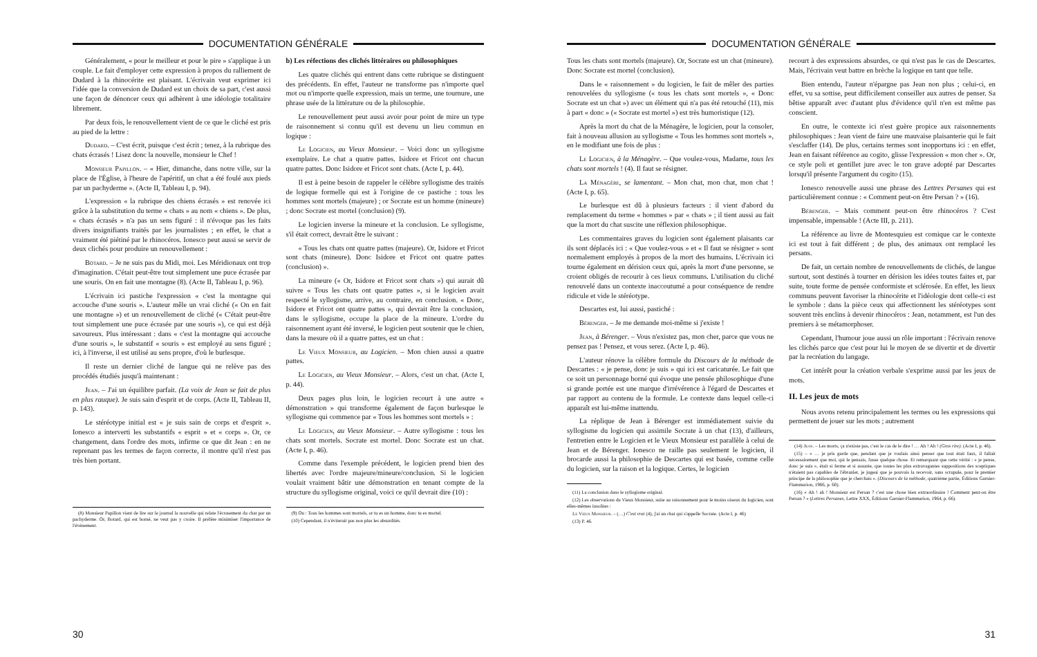DOCUMENTATION GÉNÉRALE
Généralement, « pour le meilleur et pour le pire » s'applique à un couple. Le fait d'employer cette expression à propos du ralliement de Dudard à la rhinocérite est plaisant. L'écrivain veut exprimer ici l'idée que la conversion de Dudard est un choix de sa part, c'est aussi une façon de dénoncer ceux qui adhèrent à une idéologie totalitaire librement.
Par deux fois, le renouvellement vient de ce que le cliché est pris au pied de la lettre :
Dudard. – C'est écrit, puisque c'est écrit ; tenez, à la rubrique des chats écrasés ! Lisez donc la nouvelle, monsieur le Chef !
Monsieur Papillon. – « Hier, dimanche, dans notre ville, sur la place de l'Église, à l'heure de l'apéritif, un chat a été foulé aux pieds par un pachyderme ». (Acte II, Tableau I, p. 94).
L'expression « la rubrique des chiens écrasés » est renovée ici grâce à la substitution du terme « chats » au nom « chiens ». De plus, « chats écrasés » n'a pas un sens figuré : il n'évoque pas les faits divers insignifiants traités par les journalistes ; en effet, le chat a vraiment été piétiné par le rhinocéros. Ionesco peut aussi se servir de deux clichés pour produire un renouvellement :
Botard. – Je ne suis pas du Midi, moi. Les Méridionaux ont trop d'imagination. C'était peut-être tout simplement une puce écrasée par une souris. On en fait une montagne (8). (Acte II, Tableau I, p. 96).
L'écrivain ici pastiche l'expression « c'est la montagne qui accouche d'une souris ». L'auteur mêle un vrai cliché (« On en fait une montagne ») et un renouvellement de cliché (« C'était peut-être tout simplement une puce écrasée par une souris »), ce qui est déjà savoureux. Plus intéressant : dans « c'est la montagne qui accouche d'une souris », le substantif « souris » est employé au sens figuré ; ici, à l'inverse, il est utilisé au sens propre, d'où le burlesque.
Il reste un dernier cliché de langue qui ne relève pas des procédés étudiés jusqu'à maintenant :
Jean. – J'ai un équilibre parfait. (La voix de Jean se fait de plus en plus rauque). Je suis sain d'esprit et de corps. (Acte II, Tableau II, p. 143).
Le stéréotype initial est « je suis sain de corps et d'esprit ». Ionesco a interverti les substantifs « esprit » et « corps ». Or, ce changement, dans l'ordre des mots, infirme ce que dit Jean : en ne reprenant pas les termes de façon correcte, il montre qu'il n'est pas très bien portant.
(8) Monsieur Papillon vient de lire sur le journal la nouvelle qui relate l'écrasement du chat par un pachyderme. Or, Botard, qui est borné, ne veut pas y croire. Il préfère minimiser l'importance de l'événement.
b) Les réfections des clichés littéraires ou philosophiques
Les quatre clichés qui entrent dans cette rubrique se distinguent des précédents. En effet, l'auteur ne transforme pas n'importe quel mot ou n'importe quelle expression, mais un terme, une tournure, une phrase usée de la littérature ou de la philosophie.
Le renouvellement peut aussi avoir pour point de mire un type de raisonnement si connu qu'il est devenu un lieu commun en logique :
Le Logicien, au Vieux Monsieur. – Voici donc un syllogisme exemplaire. Le chat a quatre pattes. Isidore et Fricot ont chacun quatre pattes. Donc Isidore et Fricot sont chats. (Acte I, p. 44).
Il est à peine besoin de rappeler le célèbre syllogisme des traités de logique formelle qui est à l'origine de ce pastiche : tous les hommes sont mortels (majeure) ; or Socrate est un homme (mineure) ; donc Socrate est mortel (conclusion) (9).
Le logicien inverse la mineure et la conclusion. Le syllogisme, s'il était correct, devrait être le suivant :
« Tous les chats ont quatre pattes (majeure). Or, Isidore et Fricot sont chats (mineure). Donc Isidore et Fricot ont quatre pattes (conclusion) ».
La mineure (« Or, Isidore et Fricot sont chats ») qui aurait dû suivre « Tous les chats ont quatre pattes », si le logicien avait respecté le syllogisme, arrive, au contraire, en conclusion. « Donc, Isidore et Fricot ont quatre pattes », qui devrait être la conclusion, dans le syllogisme, occupe la place de la mineure. L'ordre du raisonnement ayant été inversé, le logicien peut soutenir que le chien, dans la mesure où il a quatre pattes, est un chat :
Le Vieux Monsieur, au Logicien. – Mon chien aussi a quatre pattes.
Le Logicien, au Vieux Monsieur. – Alors, c'est un chat. (Acte I, p. 44).
Deux pages plus loin, le logicien recourt à une autre « démonstration » qui transforme également de façon burlesque le syllogisme qui commence par « Tous les hommes sont mortels » :
Le Logicien, au Vieux Monsieur. – Autre syllogisme : tous les chats sont mortels. Socrate est mortel. Donc Socrate est un chat. (Acte I, p. 46).
Comme dans l'exemple précédent, le logicien prend bien des libertés avec l'ordre majeure/mineure/conclusion. Si le logicien voulait vraiment bâtir une démonstration en tenant compte de la structure du syllogisme original, voici ce qu'il devrait dire (10) :
(9) Ou : Tous les hommes sont mortels, or tu es un homme, donc tu es mortel.
(10) Cependant, il n'éviterait pas non plus les absurdités.
30
DOCUMENTATION GÉNÉRALE
Tous les chats sont mortels (majeure). Or, Socrate est un chat (mineure). Donc Socrate est mortel (conclusion).
Dans le « raisonnement » du logicien, le fait de mêler des parties renouvelées du syllogisme (« tous les chats sont mortels », « Donc Socrate est un chat ») avec un élément qui n'a pas été retouché (11), mis à part « donc » (« Socrate est mortel ») est très humoristique (12).
Après la mort du chat de la Ménagère, le logicien, pour la consoler, fait à nouveau allusion au syllogisme « Tous les hommes sont mortels », en le modifiant une fois de plus :
Le Logicien, à la Ménagère. – Que voulez-vous, Madame, tous les chats sont mortels ! (4). Il faut se résigner.
La Ménagère, se lamentant. – Mon chat, mon chat, mon chat ! (Acte I, p. 65).
Le burlesque est dû à plusieurs facteurs : il vient d'abord du remplacement du terme « hommes » par « chats » ; il tient aussi au fait que la mort du chat suscite une réflexion philosophique.
Les commentaires graves du logicien sont également plaisants car ils sont déplacés ici : « Que voulez-vous » et « Il faut se résigner » sont normalement employés à propos de la mort des humains. L'écrivain ici tourne également en dérision ceux qui, après la mort d'une personne, se croient obligés de recourir à ces lieux communs. L'utilisation du cliché renouvelé dans un contexte inaccoutumé a pour conséquence de rendre ridicule et vide le stéréotype.
Descartes est, lui aussi, pastiché :
Bérenger. – Je me demande moi-même si j'existe !
Jean, à Bérenger. – Vous n'existez pas, mon cher, parce que vous ne pensez pas ! Pensez, et vous serez. (Acte I, p. 46).
L'auteur rénove la célèbre formule du Discours de la méthode de Descartes : « je pense, donc je suis » qui ici est caricaturée. Le fait que ce soit un personnage borné qui évoque une pensée philosophique d'une si grande portée est une marque d'irrévérence à l'égard de Descartes et par rapport au contenu de la formule. Le contexte dans lequel celle-ci apparaît est lui-même inattendu.
La réplique de Jean à Bérenger est immédiatement suivie du syllogisme du logicien qui assimile Socrate à un chat (13), d'ailleurs, l'entretien entre le Logicien et le Vieux Monsieur est parallèle à celui de Jean et de Bérenger. Ionesco ne raille pas seulement le logicien, il brocarde aussi la philosophie de Descartes qui est basée, comme celle du logicien, sur la raison et la logique. Certes, le logicien
(11) La conclusion dans le syllogisme original.
(12) Les observations du Vieux Monsieur, suite au raisonnement pour le moins oiseux du logicien, sont elles-mêmes insolites :
Le Vieux Monsieur. – (…) C'est vrai (4), j'ai un chat qui s'appelle Socrate. (Acte I, p. 46)
(13) P. 46.
recourt à des expressions absurdes, ce qui n'est pas le cas de Descartes. Mais, l'écrivain veut battre en brèche la logique en tant que telle.
Bien entendu, l'auteur n'épargne pas Jean non plus ; celui-ci, en effet, vu sa sottise, peut difficilement conseiller aux autres de penser. Sa bêtise apparaît avec d'autant plus d'évidence qu'il n'en est même pas conscient.
En outre, le contexte ici n'est guère propice aux raisonnements philosophiques : Jean vient de faire une mauvaise plaisanterie qui le fait s'esclaffer (14). De plus, certains termes sont inopportuns ici : en effet, Jean en faisant référence au cogito, glisse l'expression « mon cher ». Or, ce style poli et gentillet jure avec le ton grave adopté par Descartes lorsqu'il présente l'argument du cogito (15).
Ionesco renouvelle aussi une phrase des Lettres Persanes qui est particulièrement connue : « Comment peut-on être Persan ? » (16).
Bérenger. – Mais comment peut-on être rhinocéros ? C'est impensable, impensable ! (Acte III, p. 211).
La référence au livre de Montesquieu est comique car le contexte ici est tout à fait différent ; de plus, des animaux ont remplacé les persans.
De fait, un certain nombre de renouvellements de clichés, de langue surtout, sont destinés à tourner en dérision les idées toutes faites et, par suite, toute forme de pensée conformiste et sclérosée. En effet, les lieux communs peuvent favoriser la rhinocérite et l'idéologie dont celle-ci est le symbole : dans la pièce ceux qui affectionnent les stéréotypes sont souvent très enclins à devenir rhinocéros : Jean, notamment, est l'un des premiers à se métamorphoser.
Cependant, l'humour joue aussi un rôle important : l'écrivain renove les clichés parce que c'est pour lui le moyen de se divertir et de divertir par la recréation du langage.
Cet intérêt pour la création verbale s'exprime aussi par les jeux de mots.
II. Les jeux de mots
Nous avons retenu principalement les termes ou les expressions qui permettent de jouer sur les mots ; autrement
(14) Jean. – Les morts, ça n'existe pas, c'est le cas de le dire ! … Ah ! Ah ! (Gros rire). (Acte I, p. 46).
(15) – « … je pris garde que, pendant que je voulais ainsi penser que tout était faux, il fallait nécessairement que moi, qui le pensais, fusse quelque chose. Et remarquant que cette vérité : « je pense, donc je suis », était si ferme et si assurée, que toutes les plus extravagantes suppositions des sceptiques n'étaient pas capables de l'ébranler, je jugeai que je pouvais la recevoir, sans scrupule, pour le premier principe de la philosophie que je cherchais ». (Discours de la méthode, quatrième partie, Éditions Garnier-Flammarion, 1966, p. 60).
(16) « Ah ! ah ! Monsieur est Persan ? c'est une chose bien extraordinaire ! Comment peut-on être Persan ? » (Lettres Persanes, Lettre XXX, Éditions Garnier-Flammarion, 1964, p. 66).
31